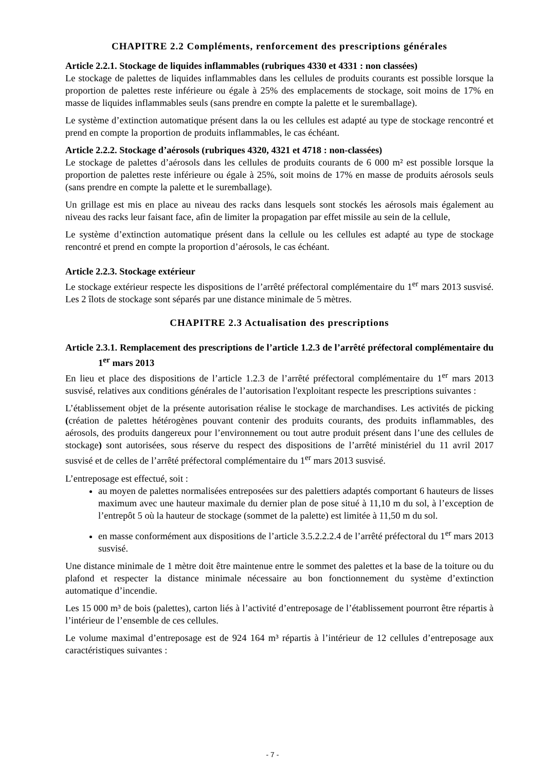CHAPITRE 2.2 Compléments, renforcement des prescriptions générales
Article 2.2.1. Stockage de liquides inflammables (rubriques 4330 et 4331 : non classées)
Le stockage de palettes de liquides inflammables dans les cellules de produits courants est possible lorsque la proportion de palettes reste inférieure ou égale à 25% des emplacements de stockage, soit moins de 17% en masse de liquides inflammables seuls (sans prendre en compte la palette et le suremballage).
Le système d’extinction automatique présent dans la ou les cellules est adapté au type de stockage rencontré et prend en compte la proportion de produits inflammables, le cas échéant.
Article 2.2.2. Stockage d’aérosols (rubriques 4320, 4321 et 4718 : non-classées)
Le stockage de palettes d’aérosols dans les cellules de produits courants de 6 000 m² est possible lorsque la proportion de palettes reste inférieure ou égale à 25%, soit moins de 17% en masse de produits aérosols seuls (sans prendre en compte la palette et le suremballage).
Un grillage est mis en place au niveau des racks dans lesquels sont stockés les aérosols mais également au niveau des racks leur faisant face, afin de limiter la propagation par effet missile au sein de la cellule,
Le système d’extinction automatique présent dans la cellule ou les cellules est adapté au type de stockage rencontré et prend en compte la proportion d’aérosols, le cas échéant.
Article 2.2.3. Stockage extérieur
Le stockage extérieur respecte les dispositions de l’arrêté préfectoral complémentaire du 1<sup>er</sup> mars 2013 susvisé. Les 2 îlots de stockage sont séparés par une distance minimale de 5 mètres.
CHAPITRE 2.3 Actualisation des prescriptions
Article 2.3.1. Remplacement des prescriptions de l’article 1.2.3 de l’arrêté préfectoral complémentaire du 1<sup>er</sup> mars 2013
En lieu et place des dispositions de l’article 1.2.3 de l’arrêté préfectoral complémentaire du 1<sup>er</sup> mars 2013 susvisé, relatives aux conditions générales de l’autorisation l'exploitant respecte les prescriptions suivantes :
L’établissement objet de la présente autorisation réalise le stockage de marchandises. Les activités de picking (création de palettes hétérogènes pouvant contenir des produits courants, des produits inflammables, des aérosols, des produits dangereux pour l’environnement ou tout autre produit présent dans l’une des cellules de stockage) sont autorisées, sous réserve du respect des dispositions de l’arrêté ministériel du 11 avril 2017 susvisé et de celles de l’arrêté préfectoral complémentaire du 1<sup>er</sup> mars 2013 susvisé.
L’entreposage est effectué, soit :
au moyen de palettes normalisées entreposées sur des palettiers adaptés comportant 6 hauteurs de lisses maximum avec une hauteur maximale du dernier plan de pose situé à 11,10 m du sol, à l’exception de l’entrepôt 5 où la hauteur de stockage (sommet de la palette) est limitée à 11,50 m du sol.
en masse conformément aux dispositions de l’article 3.5.2.2.2.4 de l’arrêté préfectoral du 1<sup>er</sup> mars 2013 susvisé.
Une distance minimale de 1 mètre doit être maintenue entre le sommet des palettes et la base de la toiture ou du plafond et respecter la distance minimale nécessaire au bon fonctionnement du système d’extinction automatique d’incendie.
Les 15 000 m³ de bois (palettes), carton liés à l’activité d’entreposage de l’établissement pourront être répartis à l’intérieur de l’ensemble de ces cellules.
Le volume maximal d’entreposage est de 924 164 m³ répartis à l’intérieur de 12 cellules d’entreposage aux caractéristiques suivantes :
- 7 -